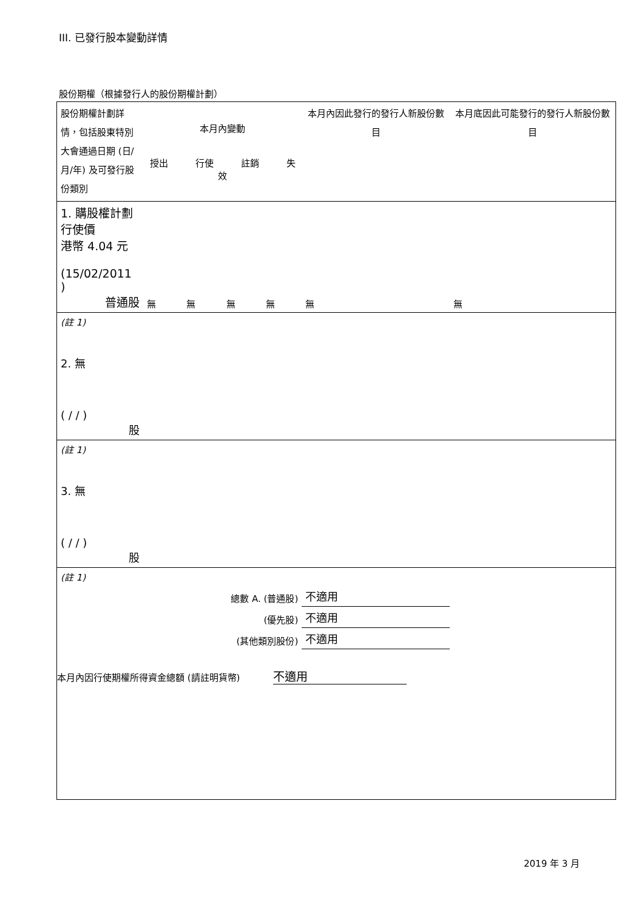III. 已發行股本變動詳情
股份期權（根據發行人的股份期權計劃）
| 股份期權計劃詳情，包括股東特別大會通過日期 (日/月/年) 及可發行股份類別 | 本月內變動 授出 行使 註銷 失效 | | | | 本月內因此發行的發行人新股份數目 | 本月底因此可能發行的發行人新股份數目 |
| --- | --- | --- | --- | --- | --- | --- |
| 1. 購股權計劃 行使價 港幣 4.04 元 (15/02/2011 ) 普通股 | 無 | 無 | 無 | 無 | 無 | 無 |
| (註 1) | | | | | | |
| 2. 無 ( / / ) 股 | | | | | | |
| (註 1) | | | | | | |
| 3. 無 ( / / ) 股 | | | | | | |
| (註 1) | | | | | | |
| 總數 A. (普通股) | | | | | 不適用 | |
| (優先股) | | | | | 不適用 | |
| (其他類別股份) | | | | | 不適用 | |
本月內因行使期權所得資金總額 (請註明貨幣) 不適用
2019 年 3 月